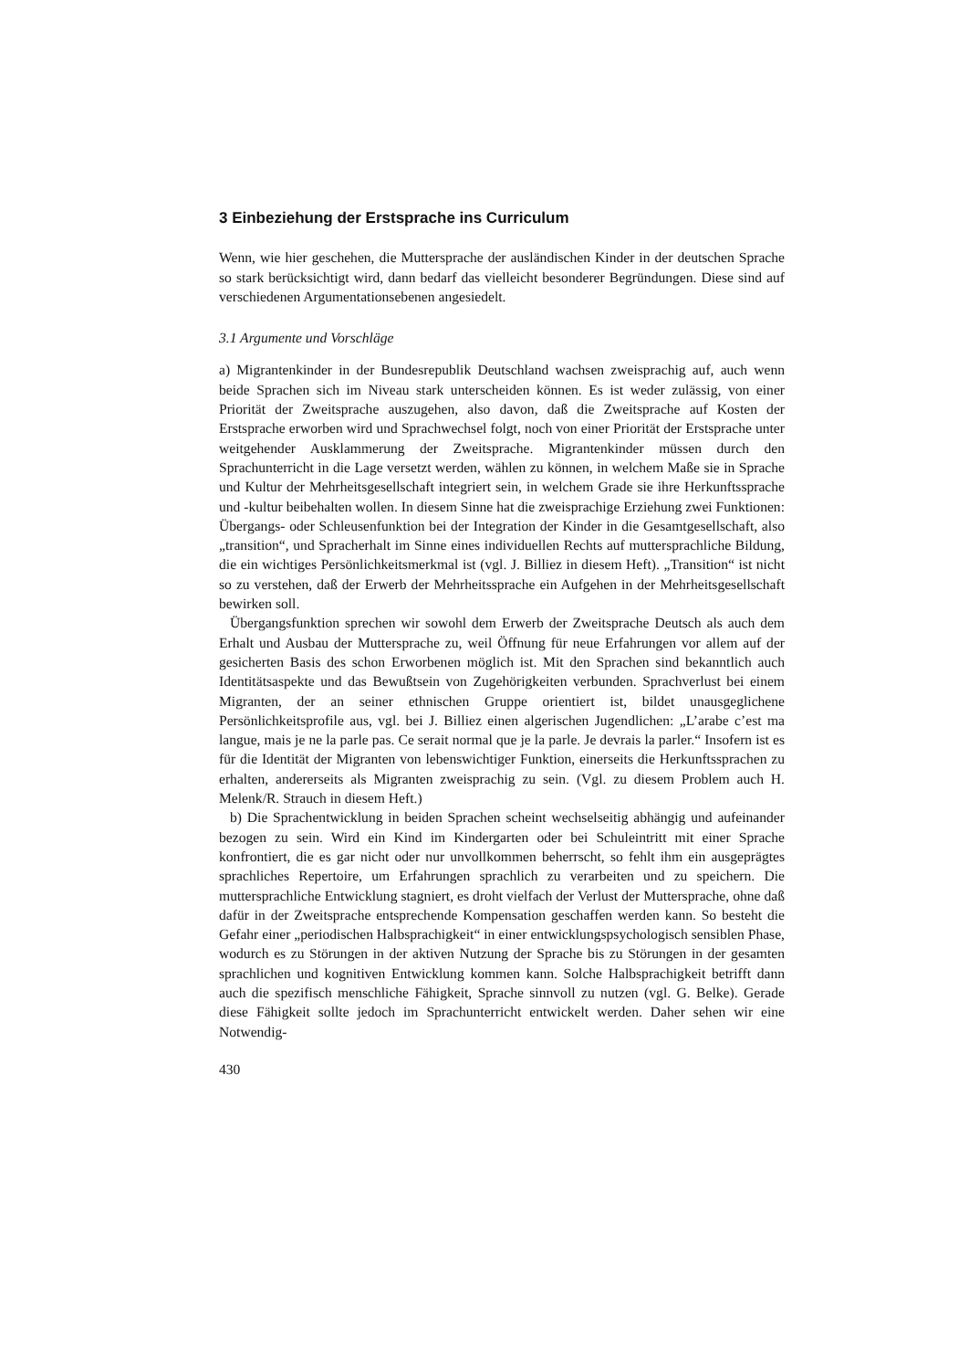3 Einbeziehung der Erstsprache ins Curriculum
Wenn, wie hier geschehen, die Muttersprache der ausländischen Kinder in der deutschen Sprache so stark berücksichtigt wird, dann bedarf das vielleicht besonderer Begründungen. Diese sind auf verschiedenen Argumentationsebenen angesiedelt.
3.1 Argumente und Vorschläge
a) Migrantenkinder in der Bundesrepublik Deutschland wachsen zweisprachig auf, auch wenn beide Sprachen sich im Niveau stark unterscheiden können. Es ist weder zulässig, von einer Priorität der Zweitsprache auszugehen, also davon, daß die Zweitsprache auf Kosten der Erstsprache erworben wird und Sprachwechsel folgt, noch von einer Priorität der Erstsprache unter weitgehender Ausklammerung der Zweitsprache. Migrantenkinder müssen durch den Sprachunterricht in die Lage versetzt werden, wählen zu können, in welchem Maße sie in Sprache und Kultur der Mehrheitsgesellschaft integriert sein, in welchem Grade sie ihre Herkunftssprache und -kultur beibehalten wollen. In diesem Sinne hat die zweisprachige Erziehung zwei Funktionen: Übergangs- oder Schleusenfunktion bei der Integration der Kinder in die Gesamtgesellschaft, also „transition“, und Spracherhalt im Sinne eines individuellen Rechts auf muttersprachliche Bildung, die ein wichtiges Persönlichkeitsmerkmal ist (vgl. J. Billiez in diesem Heft). „Transition“ ist nicht so zu verstehen, daß der Erwerb der Mehrheitssprache ein Aufgehen in der Mehrheitsgesellschaft bewirken soll.
Übergangsfunktion sprechen wir sowohl dem Erwerb der Zweitsprache Deutsch als auch dem Erhalt und Ausbau der Muttersprache zu, weil Öffnung für neue Erfahrungen vor allem auf der gesicherten Basis des schon Erworbenen möglich ist. Mit den Sprachen sind bekanntlich auch Identitätsaspekte und das Bewußtsein von Zugehörigkeiten verbunden. Sprachverlust bei einem Migranten, der an seiner ethnischen Gruppe orientiert ist, bildet unausgeglichene Persönlichkeitsprofile aus, vgl. bei J. Billiez einen algerischen Jugendlichen: „L’arabe c’est ma langue, mais je ne la parle pas. Ce serait normal que je la parle. Je devrais la parler.“ Insofern ist es für die Identität der Migranten von lebenswichtiger Funktion, einerseits die Herkunftssprachen zu erhalten, andererseits als Migranten zweisprachig zu sein. (Vgl. zu diesem Problem auch H. Melenk/R. Strauch in diesem Heft.)
b) Die Sprachentwicklung in beiden Sprachen scheint wechselseitig abhängig und aufeinander bezogen zu sein. Wird ein Kind im Kindergarten oder bei Schuleintritt mit einer Sprache konfrontiert, die es gar nicht oder nur unvollkommen beherrscht, so fehlt ihm ein ausgeprägtes sprachliches Repertoire, um Erfahrungen sprachlich zu verarbeiten und zu speichern. Die muttersprachliche Entwicklung stagniert, es droht vielfach der Verlust der Muttersprache, ohne daß dafür in der Zweitsprache entsprechende Kompensation geschaffen werden kann. So besteht die Gefahr einer „periodischen Halbsprachigkeit“ in einer entwicklungspsychologisch sensiblen Phase, wodurch es zu Störungen in der aktiven Nutzung der Sprache bis zu Störungen in der gesamten sprachlichen und kognitiven Entwicklung kommen kann. Solche Halbsprachigkeit betrifft dann auch die spezifisch menschliche Fähigkeit, Sprache sinnvoll zu nutzen (vgl. G. Belke). Gerade diese Fähigkeit sollte jedoch im Sprachunterricht entwickelt werden. Daher sehen wir eine Notwendig-
430